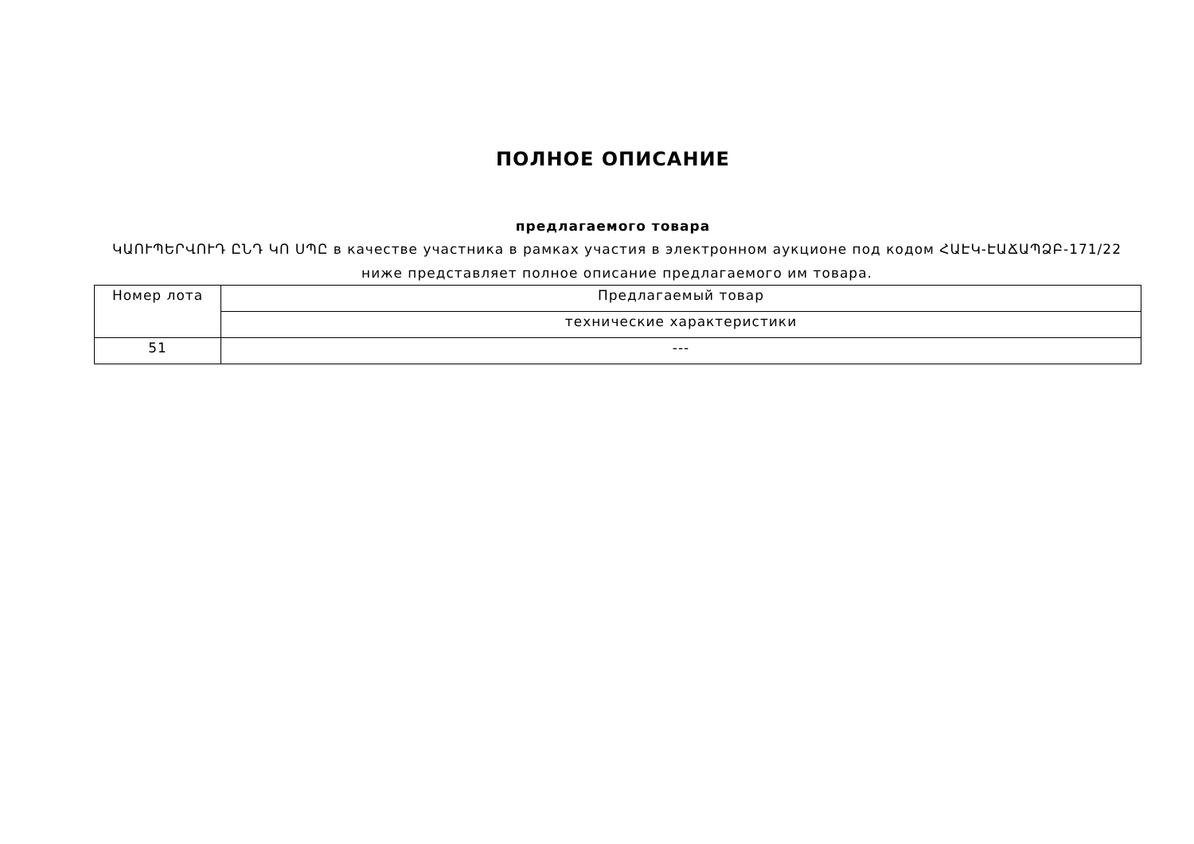ПОЛНОЕ ОПИСАНИЕ
предлагаемого товара
ԿԱՈՒՊԵՐՎՈՒԴ ԸՆԴ ԿՈ ՍՊԸ в качестве участника в рамках участия в электронном аукционе под кодом ՀԱԷԿ-ԷԱՃԱՊՁԲ-171/22 ниже представляет полное описание предлагаемого им товара.
| Номер лота | Предлагаемый товар |
| | технические характеристики |
| 51 | --- |